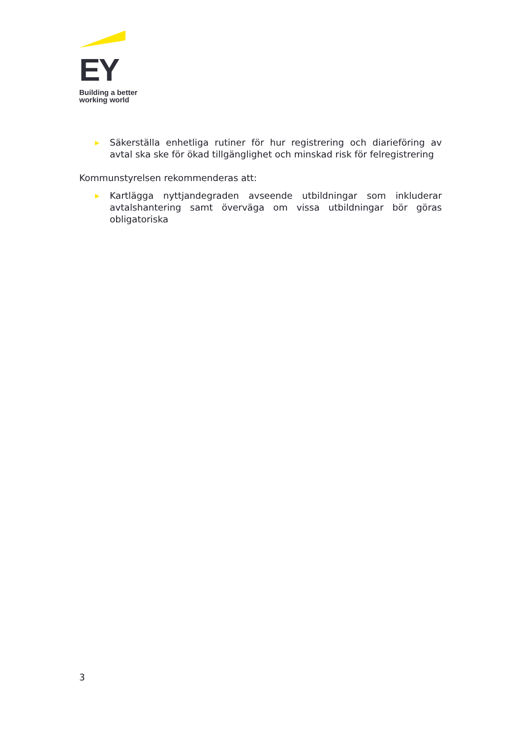EY
Building a better
working world
▶
Säkerställa enhetliga rutiner för hur registrering och diarieföring av avtal ska ske för ökad tillgänglighet och minskad risk för felregistrering
Kommunstyrelsen rekommenderas att:
▶
Kartlägga nyttjandegraden avseende utbildningar som inkluderar avtalshantering samt överväga om vissa utbildningar bör göras obligatoriska
3